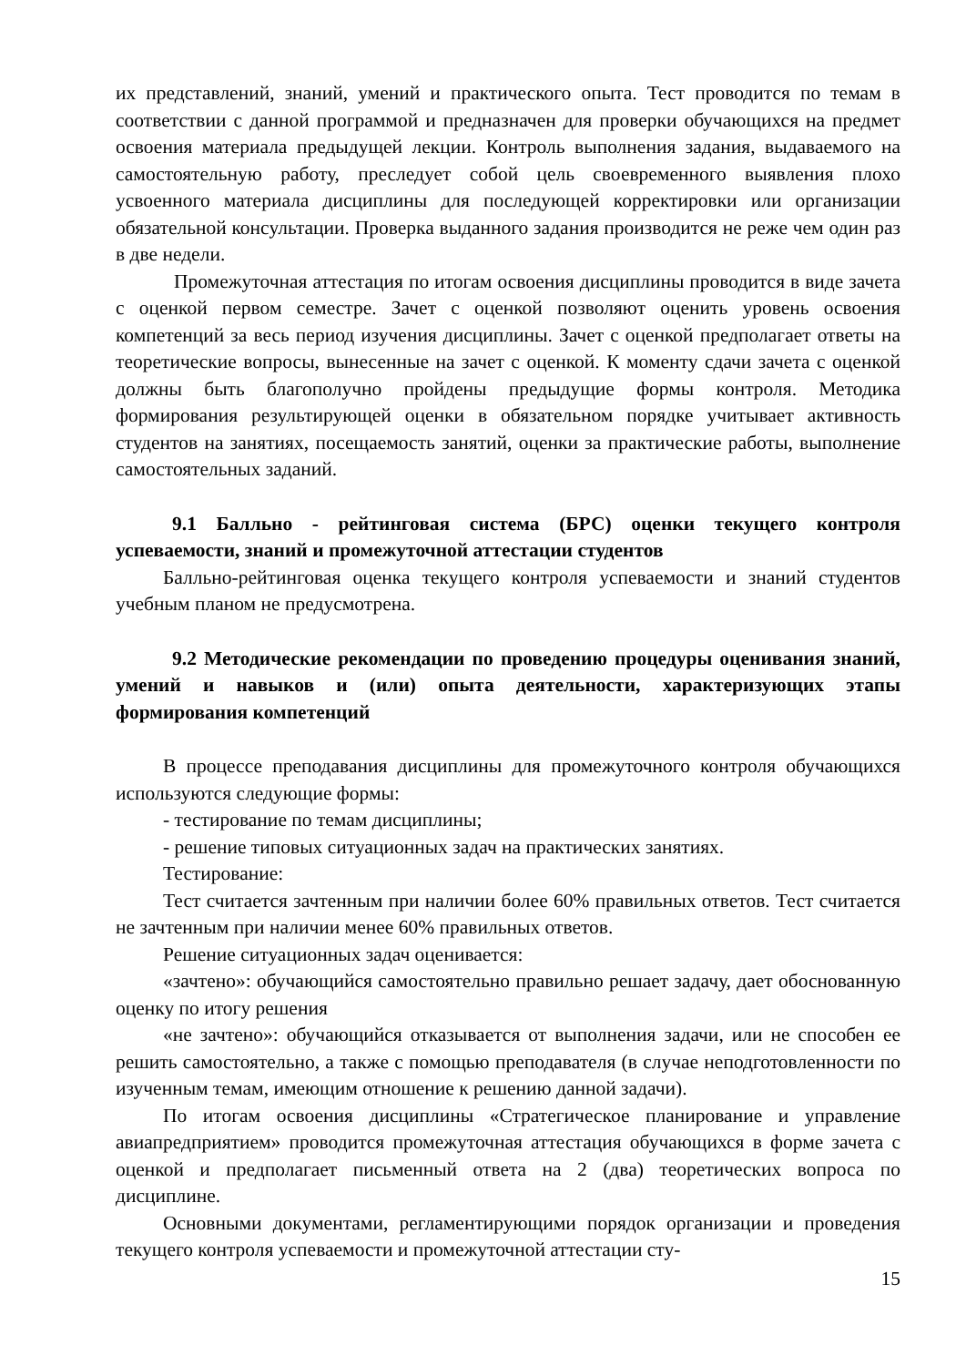их представлений, знаний, умений и практического опыта. Тест проводится по темам в соответствии с данной программой и предназначен для проверки обучающихся на предмет освоения материала предыдущей лекции. Контроль выполнения задания, выдаваемого на самостоятельную работу, преследует собой цель своевременного выявления плохо усвоенного материала дисциплины для последующей корректировки или организации обязательной консультации. Проверка выданного задания производится не реже чем один раз в две недели.
Промежуточная аттестация по итогам освоения дисциплины проводится в виде зачета с оценкой первом семестре. Зачет с оценкой позволяют оценить уровень освоения компетенций за весь период изучения дисциплины. Зачет с оценкой предполагает ответы на теоретические вопросы, вынесенные на зачет с оценкой. К моменту сдачи зачета с оценкой должны быть благополучно пройдены предыдущие формы контроля. Методика формирования результирующей оценки в обязательном порядке учитывает активность студентов на занятиях, посещаемость занятий, оценки за практические работы, выполнение самостоятельных заданий.
9.1 Балльно - рейтинговая система (БРС) оценки текущего контроля успеваемости, знаний и промежуточной аттестации студентов
Балльно-рейтинговая оценка текущего контроля успеваемости и знаний студентов учебным планом не предусмотрена.
9.2 Методические рекомендации по проведению процедуры оценивания знаний, умений и навыков и (или) опыта деятельности, характеризующих этапы формирования компетенций
В процессе преподавания дисциплины для промежуточного контроля обучающихся используются следующие формы:
- тестирование по темам дисциплины;
- решение типовых ситуационных задач на практических занятиях.
Тестирование:
Тест считается зачтенным при наличии более 60% правильных ответов. Тест считается не зачтенным при наличии менее 60% правильных ответов.
Решение ситуационных задач оценивается:
«зачтено»: обучающийся самостоятельно правильно решает задачу, дает обоснованную оценку по итогу решения
«не зачтено»: обучающийся отказывается от выполнения задачи, или не способен ее решить самостоятельно, а также с помощью преподавателя (в случае неподготовленности по изученным темам, имеющим отношение к решению данной задачи).
По итогам освоения дисциплины «Стратегическое планирование и управление авиапредприятием» проводится промежуточная аттестация обучающихся в форме зачета с оценкой и предполагает письменный ответа на 2 (два) теоретических вопроса по дисциплине.
Основными документами, регламентирующими порядок организации и проведения текущего контроля успеваемости и промежуточной аттестации сту-
15